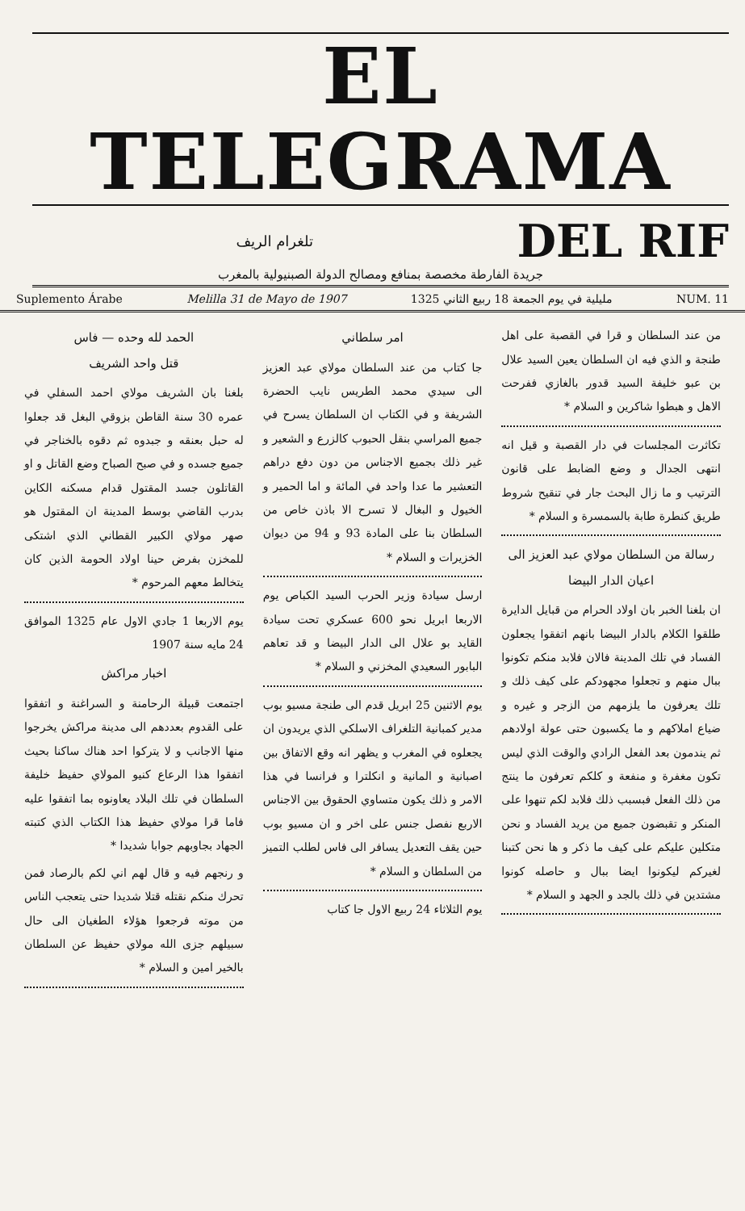EL TELEGRAMA
تلغرام الريف
DEL RIF
جريدة الفارطة مخصصة بمنافع ومصالح الدولة الصبنيولية بالمغرب
Suplemento Árabe Melilla 31 de Mayo de 1907 مليلية في يوم الجمعة 18 ربيع الثاني 1325 NUM. 11
الحمد لله وحده — فاس
قتل واحد الشريف
بلغنا بان الشريف مولاي احمد السفلي في عمره 30 سنة القاطن بزوقي البغل قد جعلوا له حبل بعنقه و جبدوه ثم دقوه بالخناجر في جميع جسده و في صبح الصباح وضع القاتل و او القاتلون جسد المقتول قدام مسكنه الكاين بدرب القاضي بوسط المدينة ان المقتول هو صهر مولاي الكبير القطاني الذي اشتكى للمخزن بفرض حينا اولاد الحومة الذين كان يتخالط معهم المرحوم *
يوم الاربعا 1 جادي الاول عام 1325 الموافق 24 مايه سنة 1907
اخبار مراكش
اجتمعت قبيلة الرحامنة و السراغنة و اتفقوا على القدوم بعددهم الى مدينة مراكش يخرجوا منها الاجانب و لا يتركوا احد هناك ساكنا بحيث اتفقوا هذا الرعاع كنيو المولاي حفيظ خليفة السلطان في تلك البلاد يعاونوه بما اتفقوا عليه فاما قرا مولاي حفيظ هذا الكتاب الذي كتبته الجهاد بجاوبهم جوابا شديدا *
و رنجهم فيه و قال لهم اني لكم بالرصاد فمن تحرك منكم نقتله قتلا شديدا حتى يتعجب الناس من موته فرجعوا هؤلاء الطغيان الى حال سبيلهم جزى الله مولاي حفيظ عن السلطان بالخير امين و السلام *
امر سلطاني
جا كتاب من عند السلطان مولاي عبد العزيز الى سيدي محمد الطريس نايب الحضرة الشريفة و في الكتاب ان السلطان يسرح في جميع المراسي بنقل الحبوب كالزرع و الشعير و غير ذلك بجميع الاجناس من دون دفع دراهم التعشير ما عدا واحد في المائة و اما الحمير و الخيول و البغال لا تسرح الا باذن خاص من السلطان بنا على المادة 93 و 94 من ديوان الخزيرات و السلام *
ارسل سيادة وزير الحرب السيد الكباص يوم الاربعا ابريل نحو 600 عسكري تحت سيادة القايد بو علال الى الدار البيضا و قد تعاهم البابور السعيدي المخزني و السلام *
يوم الاثنين 25 ابريل قدم الى طنجة مسيو بوب مدير كمبانية التلغراف الاسلكي الذي يريدون ان يجعلوه في المغرب و يظهر انه وقع الاتفاق بين اصبانية و المانية و انكلترا و فرانسا في هذا الامر و ذلك يكون متساوي الحقوق بين الاجناس الاربع نفصل جنس على اخر و ان مسيو بوب حين يقف التعديل يسافر الى فاس لطلب التميز من السلطان و السلام *
يوم الثلاثاء 24 ربيع الاول جا كتاب
من عند السلطان و قرا في القصبة على اهل طنجة و الذي فيه ان السلطان يعين السيد علال بن عبو خليفة السيد قدور بالغازي ففرحت الاهل و هبطوا شاكرين و السلام *
تكاثرت المجلسات في دار القصبة و قيل انه انتهى الجدال و وضع الضابط على قانون الترتيب و ما زال البحث جار في تنقيح شروط طريق كنطرة طابة بالسمسرة و السلام *
رسالة من السلطان مولاي عبد العزيز الى اعيان الدار البيضا
ان بلغنا الخبر بان اولاد الحرام من قبايل الدايرة طلقوا الكلام بالدار البيضا بانهم اتفقوا يجعلون الفساد في تلك المدينة فالان فلابد منكم تكونوا ببال منهم و تجعلوا مجهودكم على كيف ذلك و تلك يعرفون ما يلزمهم من الزجر و غيره و ضياع املاكهم و ما يكسبون حتى عولة اولادهم ثم يندمون بعد الفعل الرادي والوقت الذي ليس تكون مغفرة و منفعة و كلكم تعرفون ما ينتج من ذلك الفعل فبسبب ذلك فلابد لكم تنهوا على المنكر و تقبضون جميع من يريد الفساد و نحن متكلين عليكم على كيف ما ذكر و ها نحن كتبنا لغيركم ليكونوا ايضا ببال و حاصله كونوا مشتدين في ذلك بالجد و الجهد و السلام *